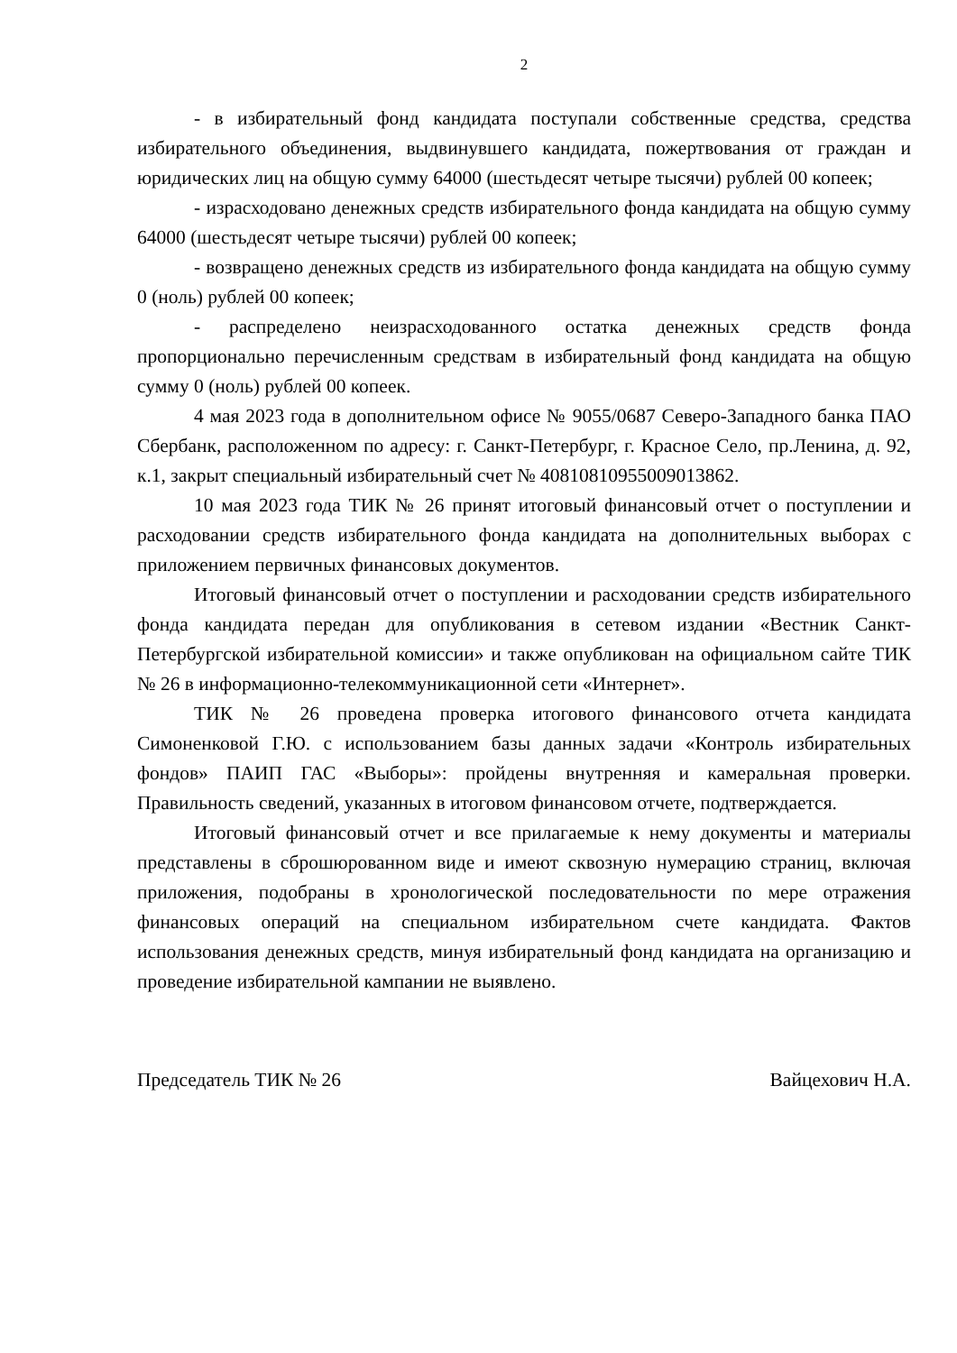2
- в избирательный фонд кандидата поступали собственные средства, средства избирательного объединения, выдвинувшего кандидата, пожертвования от граждан и юридических лиц на общую сумму 64000 (шестьдесят четыре тысячи) рублей 00 копеек;
- израсходовано денежных средств избирательного фонда кандидата на общую сумму 64000 (шестьдесят четыре тысячи) рублей 00 копеек;
- возвращено денежных средств из избирательного фонда кандидата на общую сумму 0 (ноль) рублей 00 копеек;
- распределено неизрасходованного остатка денежных средств фонда пропорционально перечисленным средствам в избирательный фонд кандидата на общую сумму 0 (ноль) рублей 00 копеек.
4 мая 2023 года в дополнительном офисе № 9055/0687 Северо-Западного банка ПАО Сбербанк, расположенном по адресу: г. Санкт-Петербург, г. Красное Село, пр.Ленина, д. 92, к.1, закрыт специальный избирательный счет № 40810810955009013862.
10 мая 2023 года ТИК № 26 принят итоговый финансовый отчет о поступлении и расходовании средств избирательного фонда кандидата на дополнительных выборах с приложением первичных финансовых документов.
Итоговый финансовый отчет о поступлении и расходовании средств избирательного фонда кандидата передан для опубликования в сетевом издании «Вестник Санкт-Петербургской избирательной комиссии» и также опубликован на официальном сайте ТИК № 26 в информационно-телекоммуникационной сети «Интернет».
ТИК № 26 проведена проверка итогового финансового отчета кандидата Симоненковой Г.Ю. с использованием базы данных задачи «Контроль избирательных фондов» ПАИП ГАС «Выборы»: пройдены внутренняя и камеральная проверки. Правильность сведений, указанных в итоговом финансовом отчете, подтверждается.
Итоговый финансовый отчет и все прилагаемые к нему документы и материалы представлены в сброшюрованном виде и имеют сквозную нумерацию страниц, включая приложения, подобраны в хронологической последовательности по мере отражения финансовых операций на специальном избирательном счете кандидата. Фактов использования денежных средств, минуя избирательный фонд кандидата на организацию и проведение избирательной кампании не выявлено.
Председатель ТИК № 26 Вайцехович Н.А.